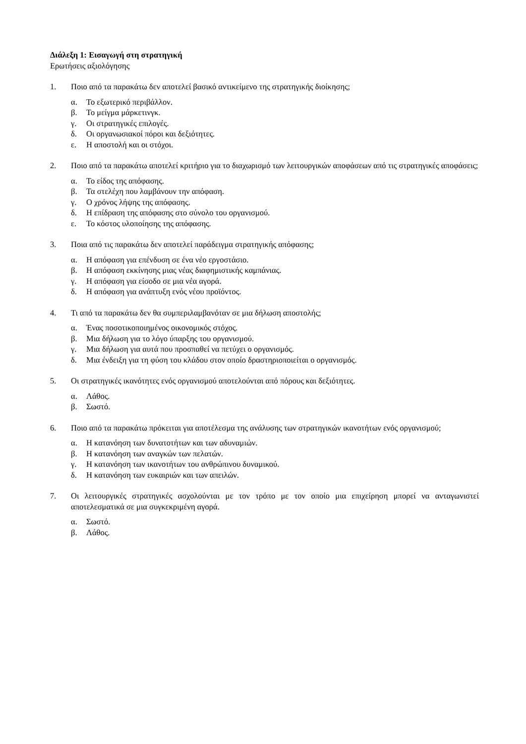Διάλεξη 1: Εισαγωγή στη στρατηγική
Ερωτήσεις αξιολόγησης
1. Ποιο από τα παρακάτω δεν αποτελεί βασικό αντικείμενο της στρατηγικής διοίκησης;
α. Το εξωτερικό περιβάλλον.
β. Το μείγμα μάρκετινγκ.
γ. Οι στρατηγικές επιλογές.
δ. Οι οργανωσιακοί πόροι και δεξιότητες.
ε. Η αποστολή και οι στόχοι.
2. Ποιο από τα παρακάτω αποτελεί κριτήριο για το διαχωρισμό των λειτουργικών αποφάσεων από τις στρατηγικές αποφάσεις;
α. Το είδος της απόφασης.
β. Τα στελέχη που λαμβάνουν την απόφαση.
γ. Ο χρόνος λήψης της απόφασης.
δ. Η επίδραση της απόφασης στο σύνολο του οργανισμού.
ε. Το κόστος υλοποίησης της απόφασης.
3. Ποια από τις παρακάτω δεν αποτελεί παράδειγμα στρατηγικής απόφασης;
α. Η απόφαση για επένδυση σε ένα νέο εργοστάσιο.
β. Η απόφαση εκκίνησης μιας νέας διαφημιστικής καμπάνιας.
γ. Η απόφαση για είσοδο σε μια νέα αγορά.
δ. Η απόφαση για ανάπτυξη ενός νέου προϊόντος.
4. Τι από τα παρακάτω δεν θα συμπεριλαμβανόταν σε μια δήλωση αποστολής;
α. Ένας ποσοτικοποιημένος οικονομικός στόχος.
β. Μια δήλωση για το λόγο ύπαρξης του οργανισμού.
γ. Μια δήλωση για αυτά που προσπαθεί να πετύχει ο οργανισμός.
δ. Μια ένδειξη για τη φύση του κλάδου στον οποίο δραστηριοποιείται ο οργανισμός.
5. Οι στρατηγικές ικανότητες ενός οργανισμού αποτελούνται από πόρους και δεξιότητες.
α. Λάθος.
β. Σωστό.
6. Ποιο από τα παρακάτω πρόκειται για αποτέλεσμα της ανάλυσης των στρατηγικών ικανοτήτων ενός οργανισμού;
α. Η κατανόηση των δυνατοτήτων και των αδυναμιών.
β. Η κατανόηση των αναγκών των πελατών.
γ. Η κατανόηση των ικανοτήτων του ανθρώπινου δυναμικού.
δ. Η κατανόηση των ευκαιριών και των απειλών.
7. Οι λειτουργικές στρατηγικές ασχολούνται με τον τρόπο με τον οποίο μια επιχείρηση μπορεί να ανταγωνιστεί αποτελεσματικά σε μια συγκεκριμένη αγορά.
α. Σωστό.
β. Λάθος.